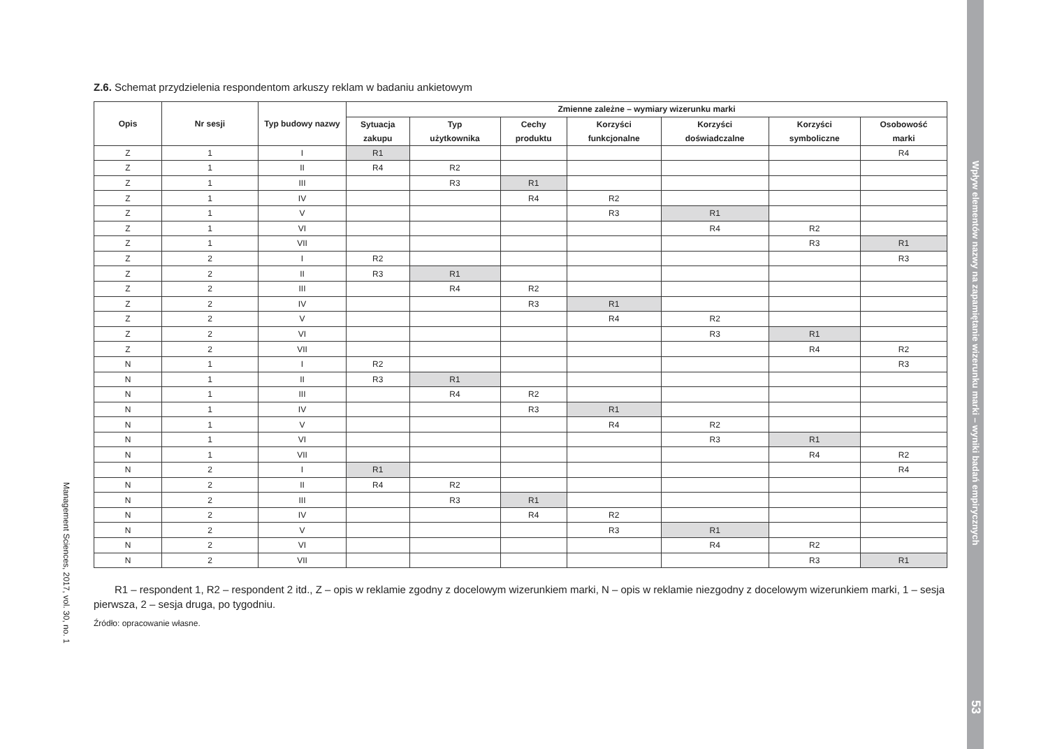Wpływ elementów nazwy na zapamiętanie wizerunku marki – wyniki badań empirycznych 53
Management Sciences, 2017, vol. 30, no. 1
Z.6. Schemat przydzielenia respondentom arkuszy reklam w badaniu ankietowym
| Opis | Nr sesji | Typ budowy nazwy | Zmienne zależne – wymiary wizerunku marki | | | | | | |
| --- | --- | --- | --- | --- | --- | --- | --- | --- | --- |
| | | | Sytuacja zakupu | Typ użytkownika | Cechy produktu | Korzyści funkcjonalne | Korzyści doświadczalne | Korzyści symboliczne | Osobowość marki |
| Z | 1 | I | R1 | | | | | | R4 |
| Z | 1 | II | R4 | R2 | | | | | |
| Z | 1 | III | | R3 | R1 | | | | |
| Z | 1 | IV | | | R4 | R2 | | | |
| Z | 1 | V | | | | R3 | R1 | | |
| Z | 1 | VI | | | | | R4 | R2 | |
| Z | 1 | VII | | | | | | R3 | R1 |
| Z | 2 | I | R2 | | | | | | R3 |
| Z | 2 | II | R3 | R1 | | | | | |
| Z | 2 | III | | R4 | R2 | | | | |
| Z | 2 | IV | | | R3 | R1 | | | |
| Z | 2 | V | | | | R4 | R2 | | |
| Z | 2 | VI | | | | | R3 | R1 | |
| Z | 2 | VII | | | | | | R4 | R2 |
| N | 1 | I | R2 | | | | | | R3 |
| N | 1 | II | R3 | R1 | | | | | |
| N | 1 | III | | R4 | R2 | | | | |
| N | 1 | IV | | | R3 | R1 | | | |
| N | 1 | V | | | | R4 | R2 | | |
| N | 1 | VI | | | | | R3 | R1 | |
| N | 1 | VII | | | | | | R4 | R2 |
| N | 2 | I | R1 | | | | | | R4 |
| N | 2 | II | R4 | R2 | | | | | |
| N | 2 | III | | R3 | R1 | | | | |
| N | 2 | IV | | | R4 | R2 | | | |
| N | 2 | V | | | | R3 | R1 | | |
| N | 2 | VI | | | | | R4 | R2 | |
| N | 2 | VII | | | | | | R3 | R1 |
R1 – respondent 1, R2 – respondent 2 itd., Z – opis w reklamie zgodny z docelowym wizerunkiem marki, N – opis w reklamie niezgodny z docelowym wizerunkiem marki, 1 – sesja pierwsza, 2 – sesja druga, po tygodniu.
Źródło: opracowanie własne.